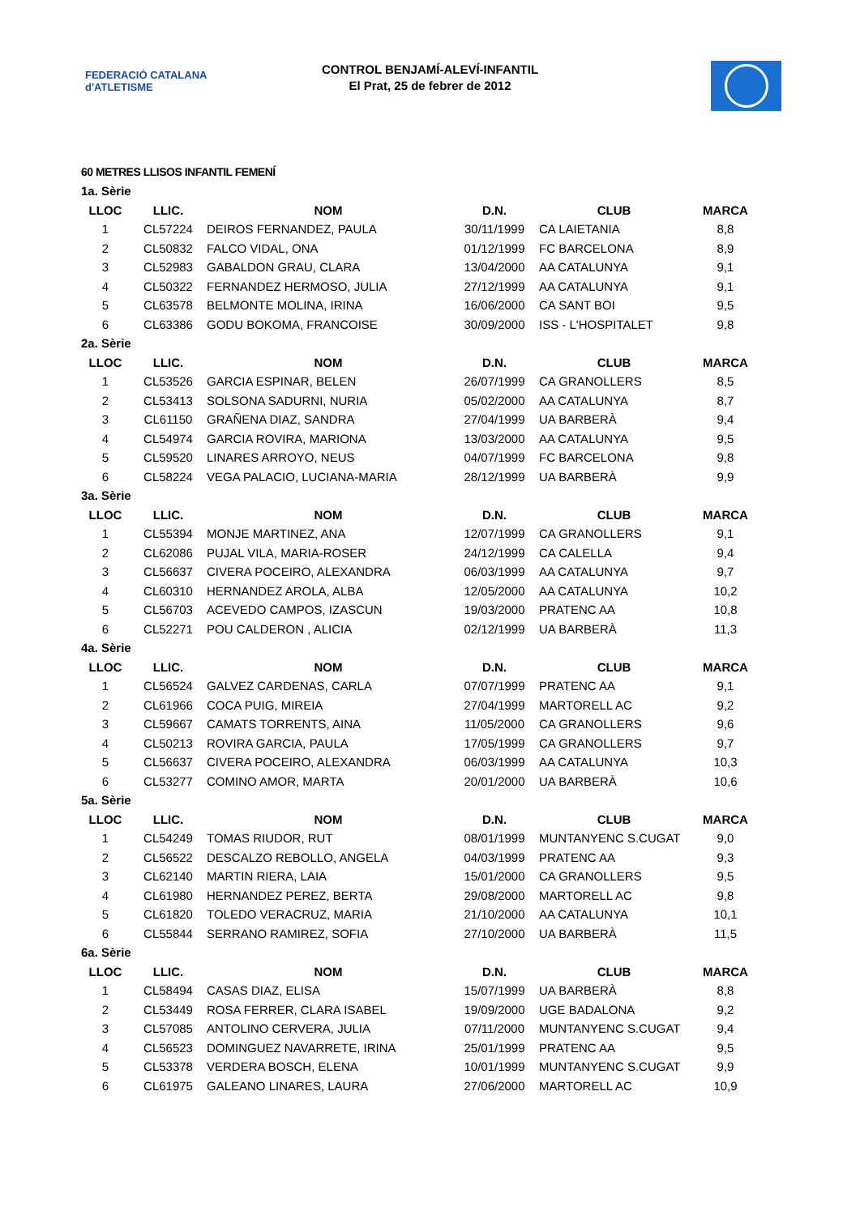FEDERACIÓ CATALANA d'ATLETISME
CONTROL BENJAMÍ-ALEVÍ-INFANTIL
El Prat, 25 de febrer de 2012
60 METRES LLISOS INFANTIL FEMENÍ
| 1a. Sèrie | | | | | |
| --- | --- | --- | --- | --- | --- |
| LLOC | LLIC. | NOM | D.N. | CLUB | MARCA |
| 1 | CL57224 | DEIROS FERNANDEZ, PAULA | 30/11/1999 | CA LAIETANIA | 8,8 |
| 2 | CL50832 | FALCO VIDAL, ONA | 01/12/1999 | FC BARCELONA | 8,9 |
| 3 | CL52983 | GABALDON GRAU, CLARA | 13/04/2000 | AA CATALUNYA | 9,1 |
| 4 | CL50322 | FERNANDEZ HERMOSO, JULIA | 27/12/1999 | AA CATALUNYA | 9,1 |
| 5 | CL63578 | BELMONTE MOLINA, IRINA | 16/06/2000 | CA SANT BOI | 9,5 |
| 6 | CL63386 | GODU BOKOMA, FRANCOISE | 30/09/2000 | ISS - L'HOSPITALET | 9,8 |
| 2a. Sèrie | | | | | |
| LLOC | LLIC. | NOM | D.N. | CLUB | MARCA |
| 1 | CL53526 | GARCIA ESPINAR, BELEN | 26/07/1999 | CA GRANOLLERS | 8,5 |
| 2 | CL53413 | SOLSONA SADURNI, NURIA | 05/02/2000 | AA CATALUNYA | 8,7 |
| 3 | CL61150 | GRAÑENA DIAZ, SANDRA | 27/04/1999 | UA BARBERÀ | 9,4 |
| 4 | CL54974 | GARCIA ROVIRA, MARIONA | 13/03/2000 | AA CATALUNYA | 9,5 |
| 5 | CL59520 | LINARES ARROYO, NEUS | 04/07/1999 | FC BARCELONA | 9,8 |
| 6 | CL58224 | VEGA PALACIO, LUCIANA-MARIA | 28/12/1999 | UA BARBERÀ | 9,9 |
| 3a. Sèrie | | | | | |
| LLOC | LLIC. | NOM | D.N. | CLUB | MARCA |
| 1 | CL55394 | MONJE MARTINEZ, ANA | 12/07/1999 | CA GRANOLLERS | 9,1 |
| 2 | CL62086 | PUJAL VILA, MARIA-ROSER | 24/12/1999 | CA CALELLA | 9,4 |
| 3 | CL56637 | CIVERA POCEIRO, ALEXANDRA | 06/03/1999 | AA CATALUNYA | 9,7 |
| 4 | CL60310 | HERNANDEZ AROLA, ALBA | 12/05/2000 | AA CATALUNYA | 10,2 |
| 5 | CL56703 | ACEVEDO CAMPOS, IZASCUN | 19/03/2000 | PRATENC AA | 10,8 |
| 6 | CL52271 | POU CALDERON , ALICIA | 02/12/1999 | UA BARBERÀ | 11,3 |
| 4a. Sèrie | | | | | |
| LLOC | LLIC. | NOM | D.N. | CLUB | MARCA |
| 1 | CL56524 | GALVEZ CARDENAS, CARLA | 07/07/1999 | PRATENC AA | 9,1 |
| 2 | CL61966 | COCA PUIG, MIREIA | 27/04/1999 | MARTORELL AC | 9,2 |
| 3 | CL59667 | CAMATS TORRENTS, AINA | 11/05/2000 | CA GRANOLLERS | 9,6 |
| 4 | CL50213 | ROVIRA GARCIA, PAULA | 17/05/1999 | CA GRANOLLERS | 9,7 |
| 5 | CL56637 | CIVERA POCEIRO, ALEXANDRA | 06/03/1999 | AA CATALUNYA | 10,3 |
| 6 | CL53277 | COMINO AMOR, MARTA | 20/01/2000 | UA BARBERÀ | 10,6 |
| 5a. Sèrie | | | | | |
| LLOC | LLIC. | NOM | D.N. | CLUB | MARCA |
| 1 | CL54249 | TOMAS RIUDOR, RUT | 08/01/1999 | MUNTANYENC S.CUGAT | 9,0 |
| 2 | CL56522 | DESCALZO REBOLLO, ANGELA | 04/03/1999 | PRATENC AA | 9,3 |
| 3 | CL62140 | MARTIN RIERA, LAIA | 15/01/2000 | CA GRANOLLERS | 9,5 |
| 4 | CL61980 | HERNANDEZ PEREZ, BERTA | 29/08/2000 | MARTORELL AC | 9,8 |
| 5 | CL61820 | TOLEDO VERACRUZ, MARIA | 21/10/2000 | AA CATALUNYA | 10,1 |
| 6 | CL55844 | SERRANO RAMIREZ, SOFIA | 27/10/2000 | UA BARBERÀ | 11,5 |
| 6a. Sèrie | | | | | |
| LLOC | LLIC. | NOM | D.N. | CLUB | MARCA |
| 1 | CL58494 | CASAS DIAZ, ELISA | 15/07/1999 | UA BARBERÀ | 8,8 |
| 2 | CL53449 | ROSA FERRER, CLARA ISABEL | 19/09/2000 | UGE BADALONA | 9,2 |
| 3 | CL57085 | ANTOLINO CERVERA, JULIA | 07/11/2000 | MUNTANYENC S.CUGAT | 9,4 |
| 4 | CL56523 | DOMINGUEZ NAVARRETE, IRINA | 25/01/1999 | PRATENC AA | 9,5 |
| 5 | CL53378 | VERDERA BOSCH, ELENA | 10/01/1999 | MUNTANYENC S.CUGAT | 9,9 |
| 6 | CL61975 | GALEANO LINARES, LAURA | 27/06/2000 | MARTORELL AC | 10,9 |